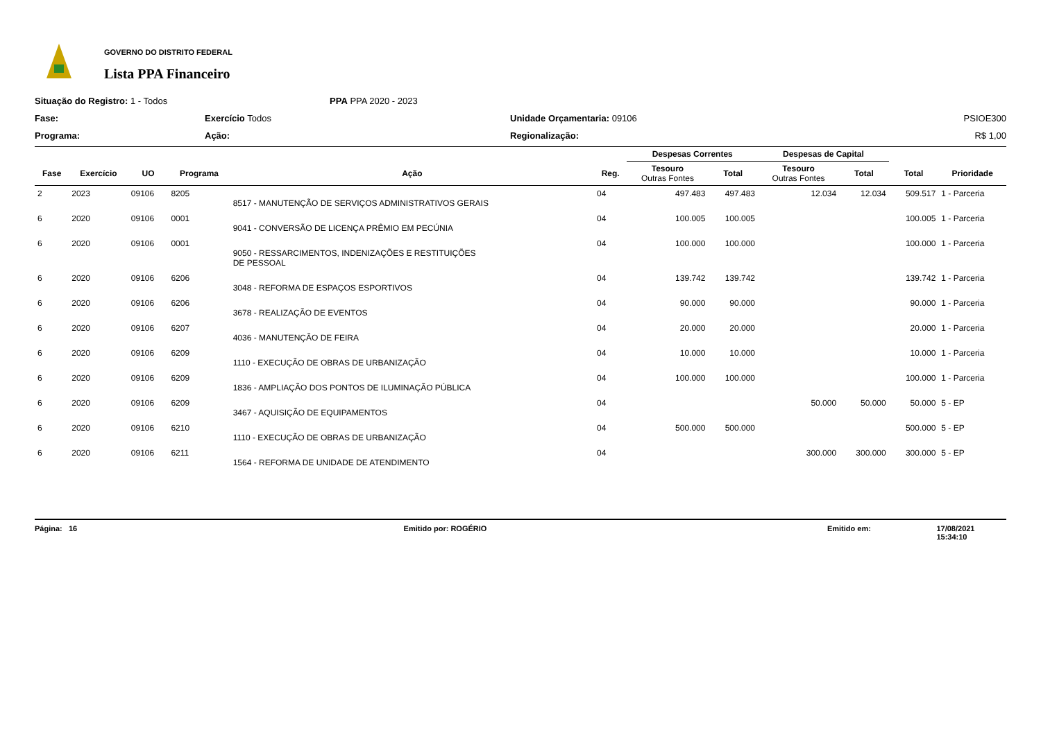GOVERNO DO DISTRITO FEDERAL
Lista PPA Financeiro
Situação do Registro: 1 - Todos
PPA PPA 2020 - 2023
Fase:
Exercício Todos
Unidade Orçamentaria: 09106
PSIOE300
Programa:
Ação:
Regionalização:
R$ 1,00
| | | | | | | Despesas Correntes | | Despesas de Capital | | | |
| --- | --- | --- | --- | --- | --- | --- | --- | --- | --- | --- | --- |
| Fase | Exercício | UO | Programa | Ação | Reg. | Tesouro Outras Fontes | Total | Tesouro Outras Fontes | Total | Total | Prioridade |
| 2 | 2023 | 09106 | 8205 | 8517 - MANUTENÇÃO DE SERVIÇOS ADMINISTRATIVOS GERAIS | 04 | 497.483 | 497.483 | 12.034 | 12.034 | 509.517 | 1 - Parceria |
| 6 | 2020 | 09106 | 0001 | 9041 - CONVERSÃO DE LICENÇA PRÊMIO EM PECÚNIA | 04 | 100.005 | 100.005 | | | 100.005 | 1 - Parceria |
| 6 | 2020 | 09106 | 0001 | 9050 - RESSARCIMENTOS, INDENIZAÇÕES E RESTITUIÇÕES DE PESSOAL | 04 | 100.000 | 100.000 | | | 100.000 | 1 - Parceria |
| 6 | 2020 | 09106 | 6206 | 3048 - REFORMA DE ESPAÇOS ESPORTIVOS | 04 | 139.742 | 139.742 | | | 139.742 | 1 - Parceria |
| 6 | 2020 | 09106 | 6206 | 3678 - REALIZAÇÃO DE EVENTOS | 04 | 90.000 | 90.000 | | | 90.000 | 1 - Parceria |
| 6 | 2020 | 09106 | 6207 | 4036 - MANUTENÇÃO DE FEIRA | 04 | 20.000 | 20.000 | | | 20.000 | 1 - Parceria |
| 6 | 2020 | 09106 | 6209 | 1110 - EXECUÇÃO DE OBRAS DE URBANIZAÇÃO | 04 | 10.000 | 10.000 | | | 10.000 | 1 - Parceria |
| 6 | 2020 | 09106 | 6209 | 1836 - AMPLIAÇÃO DOS PONTOS DE ILUMINAÇÃO PÚBLICA | 04 | 100.000 | 100.000 | | | 100.000 | 1 - Parceria |
| 6 | 2020 | 09106 | 6209 | 3467 - AQUISIÇÃO DE EQUIPAMENTOS | 04 | | | 50.000 | 50.000 | 50.000 | 5 - EP |
| 6 | 2020 | 09106 | 6210 | 1110 - EXECUÇÃO DE OBRAS DE URBANIZAÇÃO | 04 | 500.000 | 500.000 | | | 500.000 | 5 - EP |
| 6 | 2020 | 09106 | 6211 | 1564 - REFORMA DE UNIDADE DE ATENDIMENTO | 04 | | | 300.000 | 300.000 | 300.000 | 5 - EP |
Página: 16 Emitido por: ROGÉRIO Emitido em: 17/08/2021 15:34:10